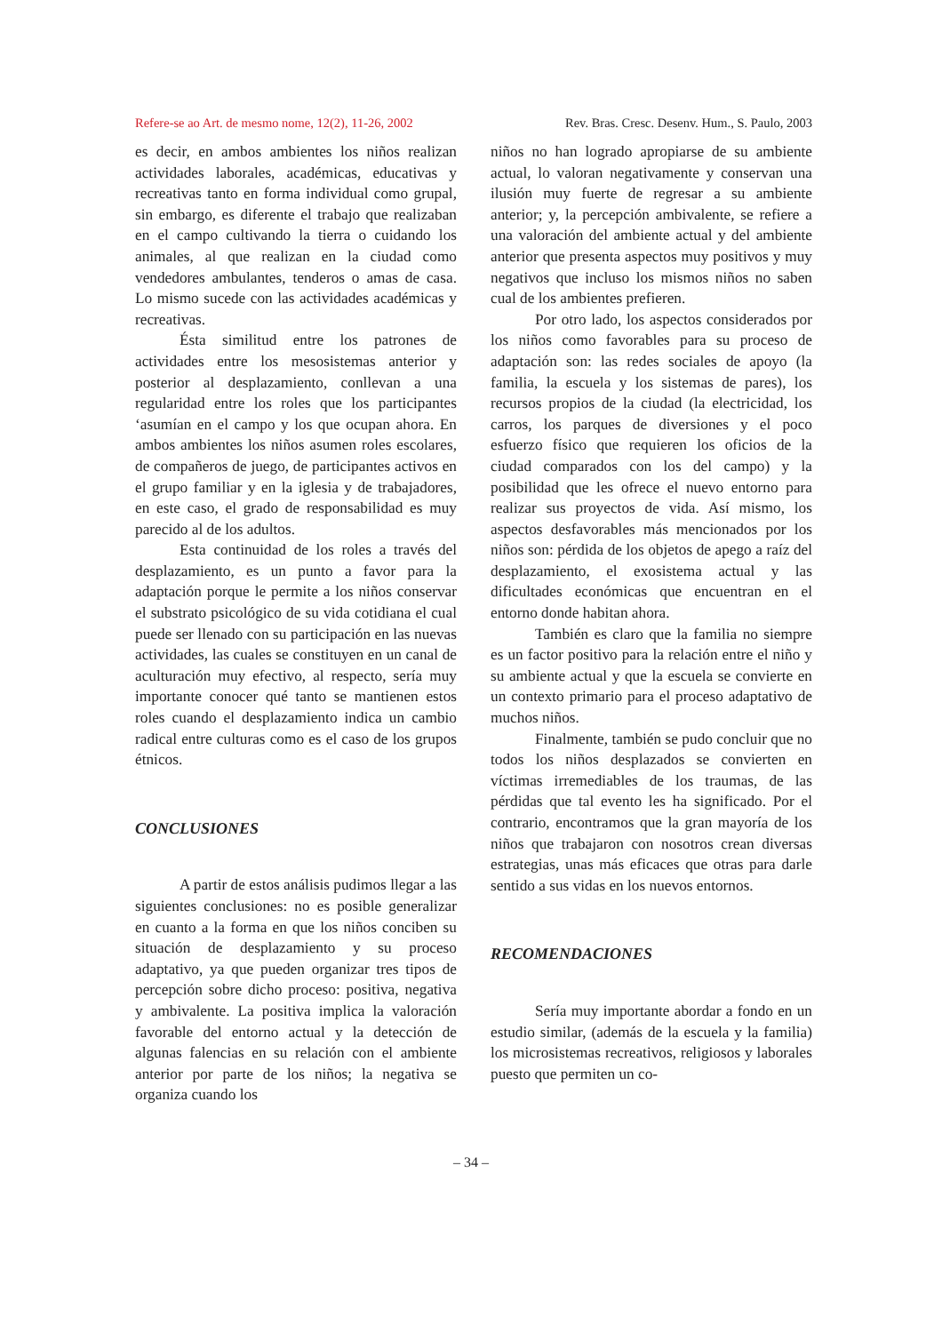Refere-se ao Art. de mesmo nome, 12(2), 11-26, 2002 Rev. Bras. Cresc. Desenv. Hum., S. Paulo, 2003
es decir, en ambos ambientes los niños realizan actividades laborales, académicas, educativas y recreativas tanto en forma individual como grupal, sin embargo, es diferente el trabajo que realizaban en el campo cultivando la tierra o cuidando los animales, al que realizan en la ciudad como vendedores ambulantes, tenderos o amas de casa. Lo mismo sucede con las actividades académicas y recreativas.
Ésta similitud entre los patrones de actividades entre los mesosistemas anterior y posterior al desplazamiento, conllevan a una regularidad entre los roles que los participantes ‘asumían en el campo y los que ocupan ahora. En ambos ambientes los niños asumen roles escolares, de compañeros de juego, de participantes activos en el grupo familiar y en la iglesia y de trabajadores, en este caso, el grado de responsabilidad es muy parecido al de los adultos.
Esta continuidad de los roles a través del desplazamiento, es un punto a favor para la adaptación porque le permite a los niños conservar el substrato psicológico de su vida cotidiana el cual puede ser llenado con su participación en las nuevas actividades, las cuales se constituyen en un canal de aculturación muy efectivo, al respecto, sería muy importante conocer qué tanto se mantienen estos roles cuando el desplazamiento indica un cambio radical entre culturas como es el caso de los grupos étnicos.
CONCLUSIONES
A partir de estos análisis pudimos llegar a las siguientes conclusiones: no es posible generalizar en cuanto a la forma en que los niños conciben su situación de desplazamiento y su proceso adaptativo, ya que pueden organizar tres tipos de percepción sobre dicho proceso: positiva, negativa y ambivalente. La positiva implica la valoración favorable del entorno actual y la detección de algunas falencias en su relación con el ambiente anterior por parte de los niños; la negativa se organiza cuando los
niños no han logrado apropiarse de su ambiente actual, lo valoran negativamente y conservan una ilusión muy fuerte de regresar a su ambiente anterior; y, la percepción ambivalente, se refiere a una valoración del ambiente actual y del ambiente anterior que presenta aspectos muy positivos y muy negativos que incluso los mismos niños no saben cual de los ambientes prefieren.
Por otro lado, los aspectos considerados por los niños como favorables para su proceso de adaptación son: las redes sociales de apoyo (la familia, la escuela y los sistemas de pares), los recursos propios de la ciudad (la electricidad, los carros, los parques de diversiones y el poco esfuerzo físico que requieren los oficios de la ciudad comparados con los del campo) y la posibilidad que les ofrece el nuevo entorno para realizar sus proyectos de vida. Así mismo, los aspectos desfavorables más mencionados por los niños son: pérdida de los objetos de apego a raíz del desplazamiento, el exosistema actual y las dificultades económicas que encuentran en el entorno donde habitan ahora.
También es claro que la familia no siempre es un factor positivo para la relación entre el niño y su ambiente actual y que la escuela se convierte en un contexto primario para el proceso adaptativo de muchos niños.
Finalmente, también se pudo concluir que no todos los niños desplazados se convierten en víctimas irremediables de los traumas, de las pérdidas que tal evento les ha significado. Por el contrario, encontramos que la gran mayoría de los niños que trabajaron con nosotros crean diversas estrategias, unas más eficaces que otras para darle sentido a sus vidas en los nuevos entornos.
RECOMENDACIONES
Sería muy importante abordar a fondo en un estudio similar, (además de la escuela y la familia) los microsistemas recreativos, religiosos y laborales puesto que permiten un co-
– 34 –